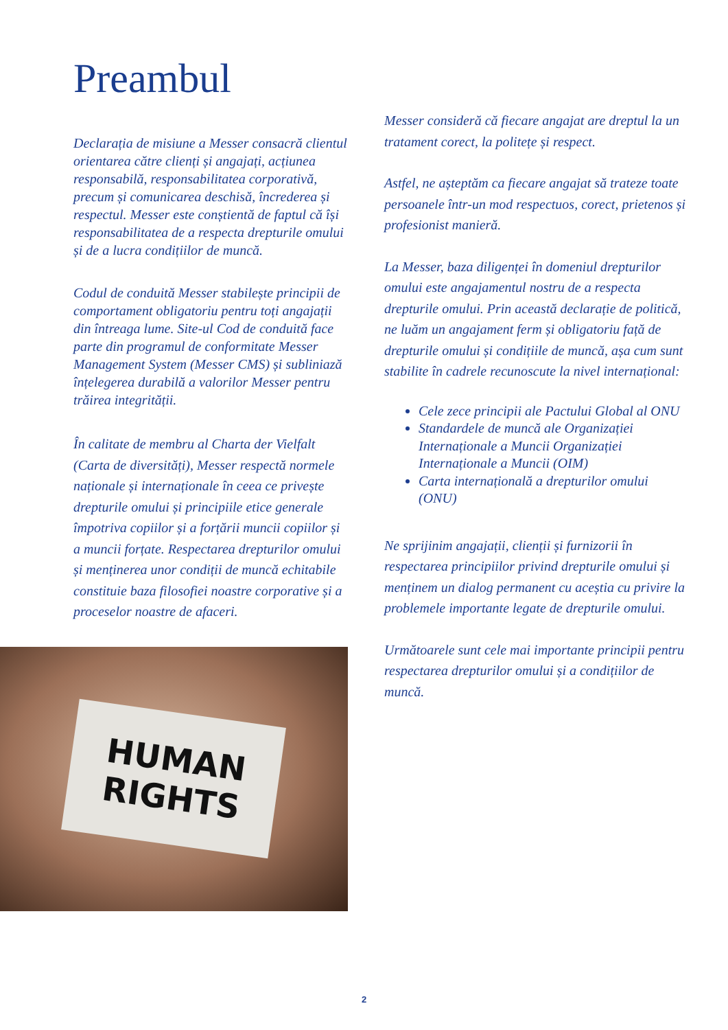Preambul
Declarația de misiune a Messer consacră clientul orientarea către clienți și angajați, acțiunea responsabilă, responsabilitatea corporativă, precum și comunicarea deschisă, încrederea și respectul. Messer este conștientă de faptul că își responsabilitatea de a respecta drepturile omului și de a lucra condițiilor de muncă.
Codul de conduită Messer stabilește principii de comportament obligatoriu pentru toți angajații din întreaga lume. Site-ul Cod de conduită face parte din programul de conformitate Messer Management System (Messer CMS) și subliniază înțelegerea durabilă a valorilor Messer pentru trăirea integrității.
În calitate de membru al Charta der Vielfalt (Carta de diversități), Messer respectă normele naționale și internaționale în ceea ce privește drepturile omului și principiile etice generale împotriva copiilor și a forțării muncii copiilor și a muncii forțate. Respectarea drepturilor omului și menținerea unor condiții de muncă echitabile constituie baza filosofiei noastre corporative și a proceselor noastre de afaceri.
HUMAN
RIGHTS
Messer consideră că fiecare angajat are dreptul la un tratament corect, la politețe și respect.
Astfel, ne așteptăm ca fiecare angajat să trateze toate persoanele într-un mod respectuos, corect, prietenos și profesionist manieră.
La Messer, baza diligenței în domeniul drepturilor omului este angajamentul nostru de a respecta drepturile omului. Prin această declarație de politică, ne luăm un angajament ferm și obligatoriu față de drepturile omului și condițiile de muncă, așa cum sunt stabilite în cadrele recunoscute la nivel internațional:
Cele zece principii ale Pactului Global al ONU
Standardele de muncă ale Organizației Internaționale a Muncii Organizației Internaționale a Muncii (OIM)
Carta internațională a drepturilor omului (ONU)
Ne sprijinim angajații, clienții și furnizorii în respectarea principiilor privind drepturile omului și menținem un dialog permanent cu aceștia cu privire la problemele importante legate de drepturile omului.
Următoarele sunt cele mai importante principii pentru respectarea drepturilor omului și a condițiilor de muncă.
2